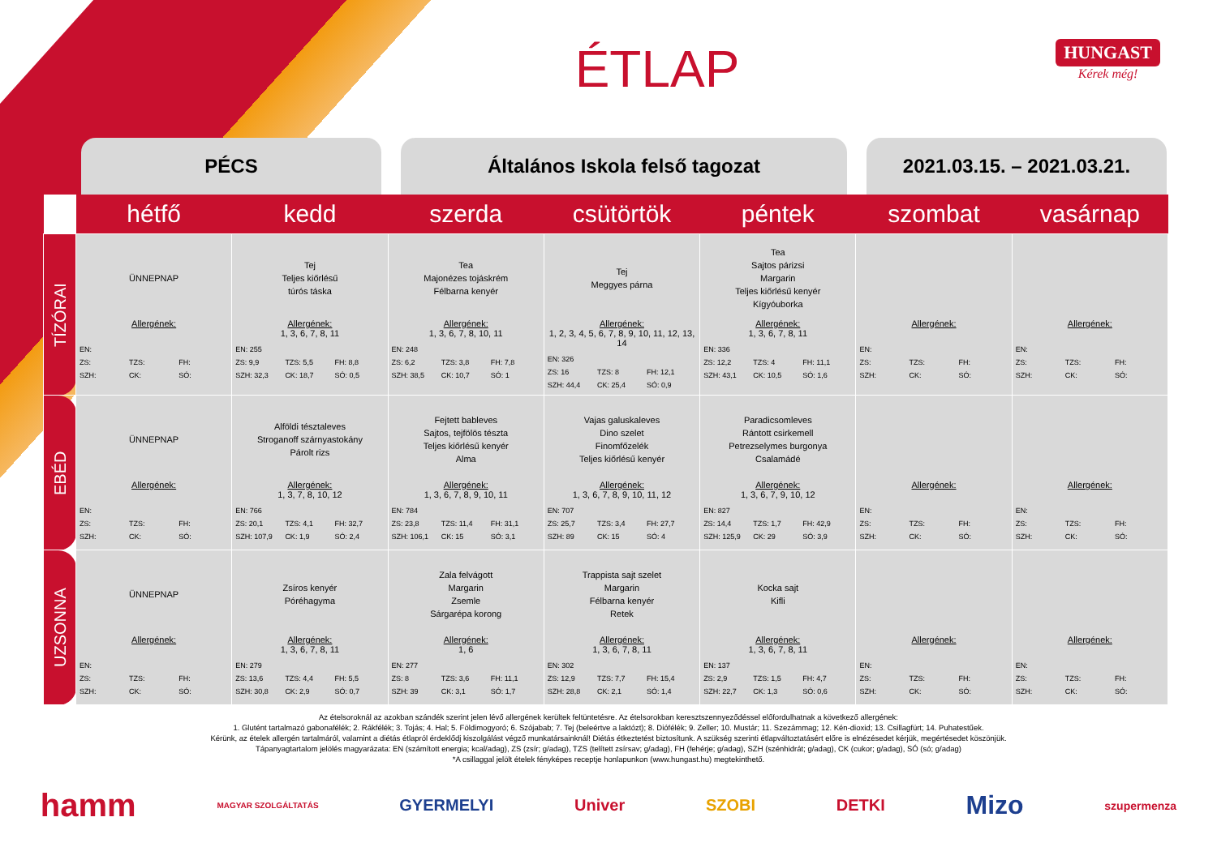ÉTLAP
HUNGAST
Kérek még!
PÉCS Általános Iskola felső tagozat 2021.03.15. – 2021.03.21.
| | hétfő | kedd | szerda | csütörtök | péntek | szombat | vasárnap |
| --- | --- | --- | --- | --- | --- | --- | --- |
| TÍZÓRAI | ÜNNEPNAP Allergének: EN: ZS: TZS: FH: SZH: CK: SÓ: | Tej Teljes kiőrlésű túrós táska Allergének: 1, 3, 6, 7, 8, 11 EN: 255 ZS: 9,9 TZS: 5,5 FH: 8,8 SZH: 32,3 CK: 18,7 SÓ: 0,5 | Tea Majonézes tojáskrém Félbarna kenyér Allergének: 1, 3, 6, 7, 8, 10, 11 EN: 248 ZS: 6,2 TZS: 3,8 FH: 7,8 SZH: 38,5 CK: 10,7 SÓ: 1 | Tej Meggyes párna Allergének: 1, 2, 3, 4, 5, 6, 7, 8, 9, 10, 11, 12, 13, 14 EN: 326 ZS: 16 TZS: 8 FH: 12,1 SZH: 44,4 CK: 25,4 SÓ: 0,9 | Tea Sajtos párizsi Margarin Teljes kiőrlésű kenyér Kígyóuborka Allergének: 1, 3, 6, 7, 8, 11 EN: 336 ZS: 12,2 TZS: 4 FH: 11,1 SZH: 43,1 CK: 10,5 SÓ: 1,6 | Allergének: EN: ZS: TZS: FH: SZH: CK: SÓ: | Allergének: EN: ZS: TZS: FH: SZH: CK: SÓ: |
| EBÉD | ÜNNEPNAP Allergének: EN: ZS: TZS: FH: SZH: CK: SÓ: | Alföldi tésztaleves Stroganoff szárnyastokány Párolt rizs Allergének: 1, 3, 7, 8, 10, 12 EN: 766 ZS: 20,1 TZS: 4,1 FH: 32,7 SZH: 107,9 CK: 1,9 SÓ: 2,4 | Fejtett bableves Sajtos, tejfölös tészta Teljes kiőrlésű kenyér Alma Allergének: 1, 3, 6, 7, 8, 9, 10, 11 EN: 784 ZS: 23,8 TZS: 11,4 FH: 31,1 SZH: 106,1 CK: 15 SÓ: 3,1 | Vajas galuskaleves Dino szelet Finomfőzelék Teljes kiőrlésű kenyér Allergének: 1, 3, 6, 7, 8, 9, 10, 11, 12 EN: 707 ZS: 25,7 TZS: 3,4 FH: 27,7 SZH: 89 CK: 15 SÓ: 4 | Paradicsomleves Rántott csirkemell Petrezselymes burgonya Csalamádé Allergének: 1, 3, 6, 7, 9, 10, 12 EN: 827 ZS: 14,4 TZS: 1,7 FH: 42,9 SZH: 125,9 CK: 29 SÓ: 3,9 | Allergének: EN: ZS: TZS: FH: SZH: CK: SÓ: | Allergének: EN: ZS: TZS: FH: SZH: CK: SÓ: |
| UZSONNA | ÜNNEPNAP Allergének: EN: ZS: TZS: FH: SZH: CK: SÓ: | Zsíros kenyér Póréhagyma Allergének: 1, 3, 6, 7, 8, 11 EN: 279 ZS: 13,6 TZS: 4,4 FH: 5,5 SZH: 30,8 CK: 2,9 SÓ: 0,7 | Zala felvágott Margarin Zsemle Sárgarépa korong Allergének: 1, 6 EN: 277 ZS: 8 TZS: 3,6 FH: 11,1 SZH: 39 CK: 3,1 SÓ: 1,7 | Trappista sajt szelet Margarin Félbarna kenyér Retek Allergének: 1, 3, 6, 7, 8, 11 EN: 302 ZS: 12,9 TZS: 7,7 FH: 15,4 SZH: 28,8 CK: 2,1 SÓ: 1,4 | Kocka sajt Kifli Allergének: 1, 3, 6, 7, 8, 11 EN: 137 ZS: 2,9 TZS: 1,5 FH: 4,7 SZH: 22,7 CK: 1,3 SÓ: 0,6 | Allergének: EN: ZS: TZS: FH: SZH: CK: SÓ: | Allergének: EN: ZS: TZS: FH: SZH: CK: SÓ: |
Az ételsoroknál az azokban szándék szerint jelen lévő allergének kerültek feltüntetésre. Az ételsorokban keresztszennyeződéssel előfordulhatnak a következő allergének:
1. Glutént tartalmazó gabonafélék; 2. Rákfélék; 3. Tojás; 4. Hal; 5. Földimogyoró; 6. Szójabab; 7. Tej (beleértve a laktózt); 8. Diófélék; 9. Zeller; 10. Mustár; 11. Szezámmag; 12. Kén-dioxid; 13. Csillagfürt; 14. Puhatestűek.
Kérünk, az ételek allergén tartalmáról, valamint a diétás étlapról érdeklődj kiszolgálást végző munkatársainknál! Diétás étkeztetést biztosítunk. A szükség szerinti étlapváltoztatásért előre is elnézésedet kérjük, megértésedet köszönjük.
Tápanyagtartalom jelölés magyarázata: EN (számított energia; kcal/adag), ZS (zsír; g/adag), TZS (telített zsírsav; g/adag), FH (fehérje; g/adag), SZH (szénhidrát; g/adag), CK (cukor; g/adag), SÓ (só; g/adag)
*A csillaggal jelölt ételek fényképes receptje honlapunkon (www.hungast.hu) megtekinthető.
hamm MAGYAR SZOLGÁLTATÁS GYERMELYI Univer SZOBI DETKI Mizo szupermenza